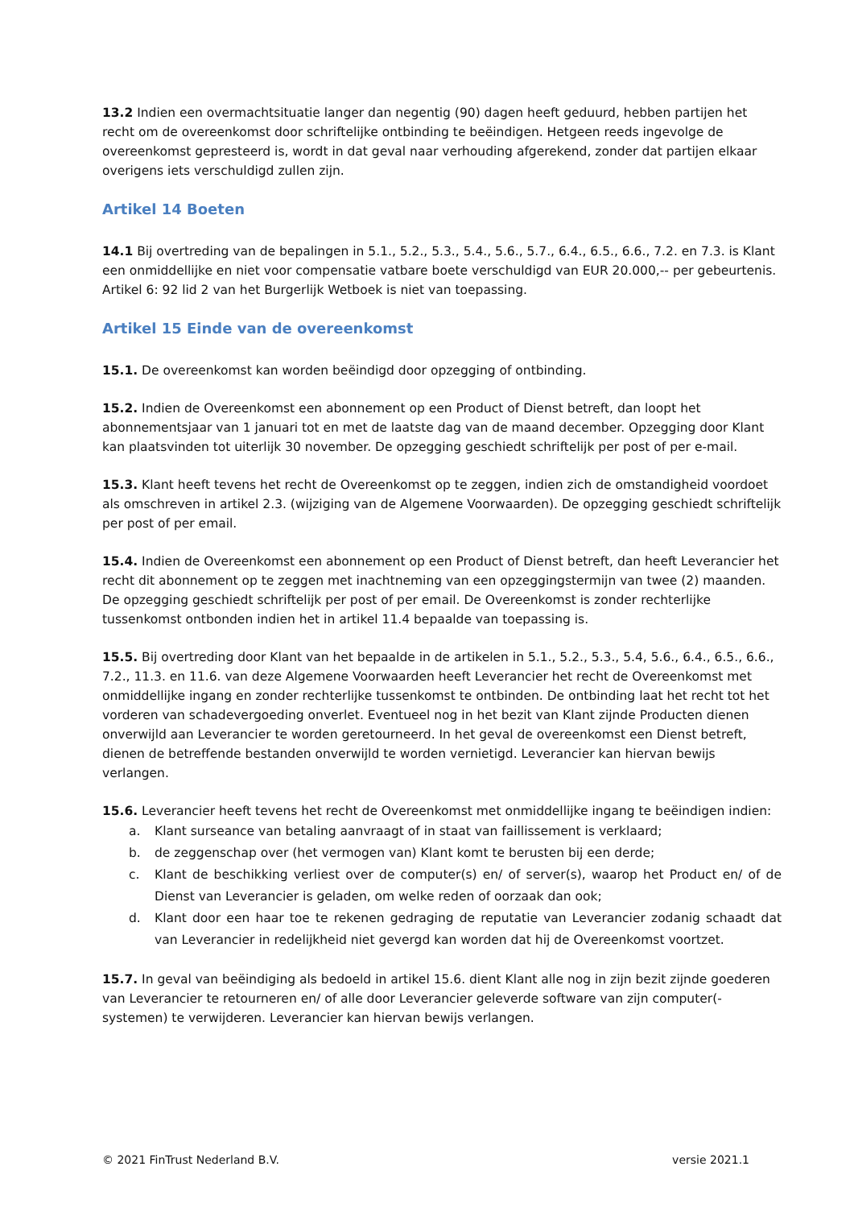13.2 Indien een overmachtsituatie langer dan negentig (90) dagen heeft geduurd, hebben partijen het recht om de overeenkomst door schriftelijke ontbinding te beëindigen. Hetgeen reeds ingevolge de overeenkomst gepresteerd is, wordt in dat geval naar verhouding afgerekend, zonder dat partijen elkaar overigens iets verschuldigd zullen zijn.
Artikel 14 Boeten
14.1 Bij overtreding van de bepalingen in 5.1., 5.2., 5.3., 5.4., 5.6., 5.7., 6.4., 6.5., 6.6., 7.2. en 7.3. is Klant een onmiddellijke en niet voor compensatie vatbare boete verschuldigd van EUR 20.000,-- per gebeurtenis. Artikel 6: 92 lid 2 van het Burgerlijk Wetboek is niet van toepassing.
Artikel 15 Einde van de overeenkomst
15.1. De overeenkomst kan worden beëindigd door opzegging of ontbinding.
15.2. Indien de Overeenkomst een abonnement op een Product of Dienst betreft, dan loopt het abonnementsjaar van 1 januari tot en met de laatste dag van de maand december. Opzegging door Klant kan plaatsvinden tot uiterlijk 30 november. De opzegging geschiedt schriftelijk per post of per e-mail.
15.3. Klant heeft tevens het recht de Overeenkomst op te zeggen, indien zich de omstandigheid voordoet als omschreven in artikel 2.3. (wijziging van de Algemene Voorwaarden). De opzegging geschiedt schriftelijk per post of per email.
15.4. Indien de Overeenkomst een abonnement op een Product of Dienst betreft, dan heeft Leverancier het recht dit abonnement op te zeggen met inachtneming van een opzeggingstermijn van twee (2) maanden. De opzegging geschiedt schriftelijk per post of per email. De Overeenkomst is zonder rechterlijke tussenkomst ontbonden indien het in artikel 11.4 bepaalde van toepassing is.
15.5. Bij overtreding door Klant van het bepaalde in de artikelen in 5.1., 5.2., 5.3., 5.4, 5.6., 6.4., 6.5., 6.6., 7.2., 11.3. en 11.6. van deze Algemene Voorwaarden heeft Leverancier het recht de Overeenkomst met onmiddellijke ingang en zonder rechterlijke tussenkomst te ontbinden. De ontbinding laat het recht tot het vorderen van schadevergoeding onverlet. Eventueel nog in het bezit van Klant zijnde Producten dienen onverwijld aan Leverancier te worden geretourneerd. In het geval de overeenkomst een Dienst betreft, dienen de betreffende bestanden onverwijld te worden vernietigd. Leverancier kan hiervan bewijs verlangen.
15.6. Leverancier heeft tevens het recht de Overeenkomst met onmiddellijke ingang te beëindigen indien:
a. Klant surseance van betaling aanvraagt of in staat van faillissement is verklaard;
b. de zeggenschap over (het vermogen van) Klant komt te berusten bij een derde;
c. Klant de beschikking verliest over de computer(s) en/ of server(s), waarop het Product en/ of de Dienst van Leverancier is geladen, om welke reden of oorzaak dan ook;
d. Klant door een haar toe te rekenen gedraging de reputatie van Leverancier zodanig schaadt dat van Leverancier in redelijkheid niet gevergd kan worden dat hij de Overeenkomst voortzet.
15.7. In geval van beëindiging als bedoeld in artikel 15.6. dient Klant alle nog in zijn bezit zijnde goederen van Leverancier te retourneren en/ of alle door Leverancier geleverde software van zijn computer(-systemen) te verwijderen. Leverancier kan hiervan bewijs verlangen.
© 2021 FinTrust Nederland B.V. versie 2021.1